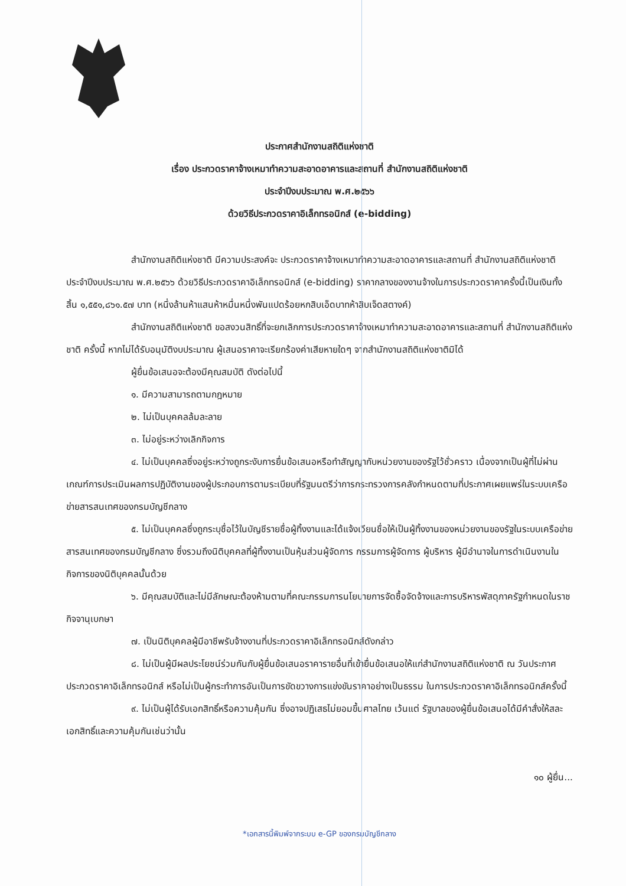ประกาศสำนักงานสถิติแห่งชาติ
เรื่อง ประกวดราคาจ้างเหมาทำความสะอาดอาคารและสถานที่ สำนักงานสถิติแห่งชาติ
ประจำปีงบประมาณ พ.ศ.๒๕๖๖
ด้วยวิธีประกวดราคาอิเล็กทรอนิกส์ (e-bidding)
สำนักงานสถิติแห่งชาติ มีความประสงค์จะ ประกวดราคาจ้างเหมาทำความสะอาดอาคารและสถานที่ สำนักงานสถิติแห่งชาติ ประจำปีงบประมาณ พ.ศ.๒๕๖๖ ด้วยวิธีประกวดราคาอิเล็กทรอนิกส์ (e-bidding) ราคากลางของงานจ้างในการประกวดราคาครั้งนี้เป็นเงินทั้งสิ้น ๑,๕๕๑,๘๖๑.๕๗ บาท (หนึ่งล้านห้าแสนห้าหมื่นหนึ่งพันแปดร้อยหกสิบเอ็ดบาทห้าสิบเจ็ดสตางค์)
สำนักงานสถิติแห่งชาติ ขอสงวนสิทธิ์ที่จะยกเลิกการประกวดราคาจ้างเหมาทำความสะอาดอาคารและสถานที่ สำนักงานสถิติแห่งชาติ ครั้งนี้ หากไม่ได้รับอนุมัติงบประมาณ ผู้เสนอราคาจะเรียกร้องค่าเสียหายใดๆ จากสำนักงานสถิติแห่งชาติมิได้
ผู้ยื่นข้อเสนอจะต้องมีคุณสมบัติ ดังต่อไปนี้
๑. มีความสามารถตามกฎหมาย
๒. ไม่เป็นบุคคลล้มละลาย
๓. ไม่อยู่ระหว่างเลิกกิจการ
๔. ไม่เป็นบุคคลซึ่งอยู่ระหว่างถูกระงับการยื่นข้อเสนอหรือทำสัญญากับหน่วยงานของรัฐไว้ชั่วคราว เนื่องจากเป็นผู้ที่ไม่ผ่านเกณฑ์การประเมินผลการปฏิบัติงานของผู้ประกอบการตามระเบียบที่รัฐมนตรีว่าการกระทรวงการคลังกำหนดตามที่ประกาศเผยแพร่ในระบบเครือข่ายสารสนเทศของกรมบัญชีกลาง
๕. ไม่เป็นบุคคลซึ่งถูกระบุชื่อไว้ในบัญชีรายชื่อผู้ทิ้งงานและได้แจ้งเวียนชื่อให้เป็นผู้ทิ้งงานของหน่วยงานของรัฐในระบบเครือข่ายสารสนเทศของกรมบัญชีกลาง ซึ่งรวมถึงนิติบุคคลที่ผู้ทิ้งงานเป็นหุ้นส่วนผู้จัดการ กรรมการผู้จัดการ ผู้บริหาร ผู้มีอำนาจในการดำเนินงานในกิจการของนิติบุคคลนั้นด้วย
๖. มีคุณสมบัติและไม่มีลักษณะต้องห้ามตามที่คณะกรรมการนโยบายการจัดซื้อจัดจ้างและการบริหารพัสดุภาครัฐกำหนดในราชกิจจานุเบกษา
๗. เป็นนิติบุคคลผู้มีอาชีพรับจ้างงานที่ประกวดราคาอิเล็กทรอนิกส์ดังกล่าว
๘. ไม่เป็นผู้มีผลประโยชน์ร่วมกันกับผู้ยื่นข้อเสนอราคารายอื่นที่เข้ายื่นข้อเสนอให้แก่สำนักงานสถิติแห่งชาติ ณ วันประกาศประกวดราคาอิเล็กทรอนิกส์ หรือไม่เป็นผู้กระทำการอันเป็นการขัดขวางการแข่งขันราคาอย่างเป็นธรรม ในการประกวดราคาอิเล็กทรอนิกส์ครั้งนี้
๙. ไม่เป็นผู้ได้รับเอกสิทธิ์หรือความคุ้มกัน ซึ่งอาจปฏิเสธไม่ยอมขึ้นศาลไทย เว้นแต่ รัฐบาลของผู้ยื่นข้อเสนอได้มีคำสั่งให้สละเอกสิทธิ์และความคุ้มกันเช่นว่านั้น
๑๐ ผู้ยื่น...
*เอกสารนี้พิมพ์จากระบบ e-GP ของกรมบัญชีกลาง